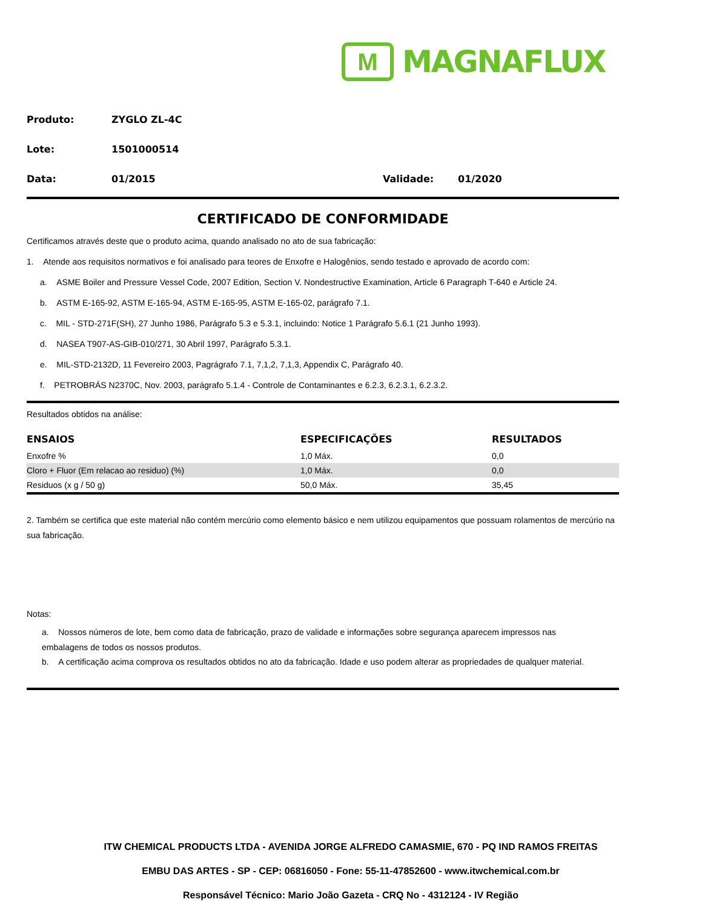M
MAGNAFLUX
Produto: ZYGLO ZL-4C
Lote: 1501000514
Data: 01/2015 Validade: 01/2020
CERTIFICADO DE CONFORMIDADE
Certificamos através deste que o produto acima, quando analisado no ato de sua fabricação:
1. Atende aos requisitos normativos e foi analisado para teores de Enxofre e Halogênios, sendo testado e aprovado de acordo com:
a. ASME Boiler and Pressure Vessel Code, 2007 Edition, Section V. Nondestructive Examination, Article 6 Paragraph T-640 e Article 24.
b. ASTM E-165-92, ASTM E-165-94, ASTM E-165-95, ASTM E-165-02, parágrafo 7.1.
c. MIL - STD-271F(SH), 27 Junho 1986, Parágrafo 5.3 e 5.3.1, incluindo: Notice 1 Parágrafo 5.6.1 (21 Junho 1993).
d. NASEA T907-AS-GIB-010/271, 30 Abril 1997, Parágrafo 5.3.1.
e. MIL-STD-2132D, 11 Fevereiro 2003, Pagrágrafo 7.1, 7,1,2, 7,1,3, Appendix C, Parágrafo 40.
f. PETROBRÁS N2370C, Nov. 2003, parágrafo 5.1.4 - Controle de Contaminantes e 6.2.3, 6.2.3.1, 6.2.3.2.
Resultados obtidos na análise:
| ENSAIOS | ESPECIFICAÇÕES | RESULTADOS |
| --- | --- | --- |
| Enxofre % | 1,0 Máx. | 0,0 |
| Cloro + Fluor (Em relacao ao residuo) (%) | 1,0 Máx. | 0,0 |
| Residuos (x g / 50 g) | 50,0 Máx. | 35,45 |
2. Também se certifica que este material não contém mercúrio como elemento básico e nem utilizou equipamentos que possuam rolamentos de mercúrio na sua fabricação.
Notas:
a. Nossos números de lote, bem como data de fabricação, prazo de validade e informações sobre segurança aparecem impressos nas embalagens de todos os nossos produtos.
b. A certificação acima comprova os resultados obtidos no ato da fabricação. Idade e uso podem alterar as propriedades de qualquer material.
ITW CHEMICAL PRODUCTS LTDA - AVENIDA JORGE ALFREDO CAMASMIE, 670 - PQ IND RAMOS FREITAS
EMBU DAS ARTES - SP - CEP: 06816050 - Fone: 55-11-47852600 - www.itwchemical.com.br
Responsável Técnico: Mario João Gazeta - CRQ No - 4312124 - IV Região